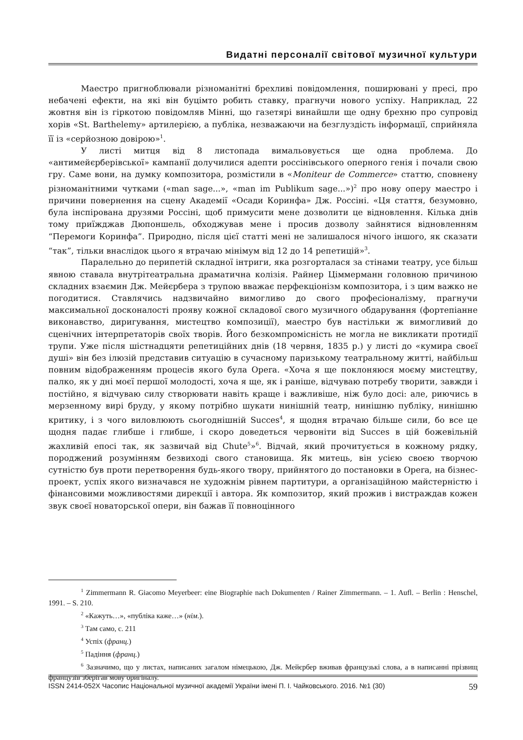Видатні персоналії світової музичної культури
Маестро пригноблювали різноманітні брехливі повідомлення, поширювані у пресі, про небачені ефекти, на які він буцімто робить ставку, прагнучи нового успіху. Наприклад, 22 жовтня він із гіркотою повідомляв Мінні, що газетярі винайшли ще одну брехню про супровід хорів «St. Barthelemy» артилерією, а публіка, незважаючи на безглуздість інформації, сприйняла її із «серйозною довірою»<sup>1</sup>.
У листі митця від 8 листопада вимальовується ще одна проблема. До «антимейєрберівської» кампанії долучилися адепти россінівського оперного генія і почали свою гру. Саме вони, на думку композитора, розмістили в «Moniteur de Commerce» статтю, сповнену різноманітними чутками («man sage...», «man im Publikum sage...»)<sup>2</sup> про нову оперу маестро і причини повернення на сцену Академії «Осади Коринфа» Дж. Россіні. «Ця стаття, безумовно, була інспірована друзями Россіні, щоб примусити мене дозволити це відновлення. Кілька днів тому приїжджав Дюпоншель, обходжував мене і просив дозволу зайнятися відновленням “Перемоги Коринфа”. Природно, після цієї статті мені не залишалося нічого іншого, як сказати “так”, тільки внаслідок цього я втрачаю мінімум від 12 до 14 репетицій»<sup>3</sup>.
Паралельно до перипетій складної інтриги, яка розгорталася за стінами театру, усе більш явною ставала внутрітеатральна драматична колізія. Райнер Ціммерманн головною причиною складних взаємин Дж. Мейєрбера з трупою вважає перфекціонізм композитора, і з цим важко не погодитися. Ставлячись надзвичайно вимогливо до свого професіоналізму, прагнучи максимальної досконалості прояву кожної складової свого музичного обдарування (фортепіанне виконавство, диригування, мистецтво композиції), маестро був настільки ж вимогливий до сценічних інтерпретаторів своїх творів. Його безкомпромісність не могла не викликати протидії трупи. Уже після шістнадцяти репетиційних днів (18 червня, 1835 р.) у листі до «кумира своєї душі» він без ілюзій представив ситуацію в сучасному паризькому театральному житті, найбільш повним відображенням процесів якого була Opera. «Хоча я ще поклоняюся моєму мистецтву, палко, як у дні моєї першої молодості, хоча я ще, як і раніше, відчуваю потребу творити, завжди і постійно, я відчуваю силу створювати навіть краще і важливіше, ніж було досі: але, риючись в мерзенному вирі бруду, у якому потрібно шукати нинішній театр, нинішню публіку, нинішню критику, і з чого виловлюють сьогоднішній Succes<sup>4</sup>, я щодня втрачаю більше сили, бо все це щодня падає глибше і глибше, і скоро доведеться червоніти від Succes в цій божевільній жахливій епосі так, як зазвичай від Chute<sup>5</sup>»<sup>6</sup>. Відчай, який прочитується в кожному рядку, породжений розумінням безвиході свого становища. Як митець, він усією своєю творчою сутністю був проти перетворення будь-якого твору, прийнятого до постановки в Opera, на бізнес-проект, успіх якого визначався не художнім рівнем партитури, а організаційною майстерністю і фінансовими можливостями дирекції і автора. Як композитор, який прожив і вистраждав кожен звук своєї новаторської опери, він бажав її повноцінного
<sup>1</sup> Zimmermann R. Giacomo Meyerbeer: eine Biographie nach Dokumenten / Rainer Zimmermann. – 1. Aufl. – Berlin : Henschel, 1991. – S. 210.
<sup>2</sup> «Кажуть…», «публіка каже…» (нім.).
<sup>3</sup> Там само, с. 211
<sup>4</sup> Успіх (франц.)
<sup>5</sup> Падіння (франц.)
<sup>6</sup> Зазначимо, що у листах, написаних загалом німецькою, Дж. Мейєрбер вживав французькі слова, а в написанні прізвищ французів зберігав мову оригіналу.
ISSN 2414-052X Часопис Національної музичної академії України імені П. І. Чайковського. 2016. №1 (30) 59